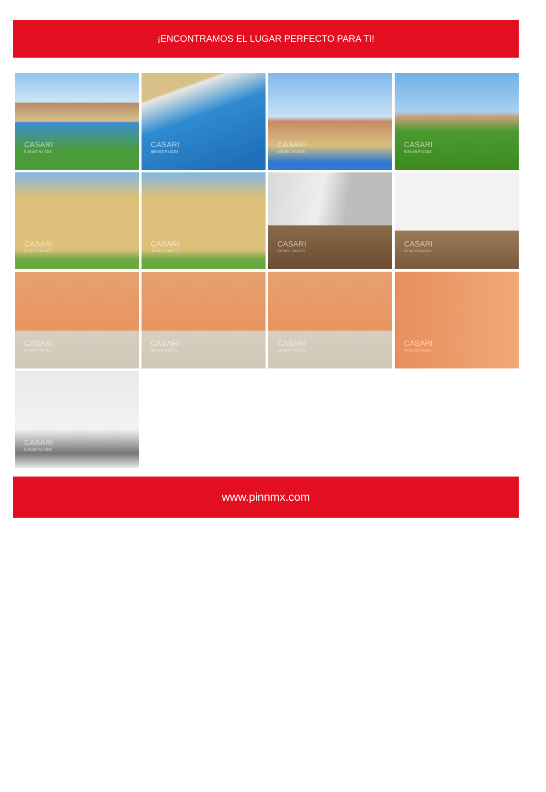¡ENCONTRAMOS EL LUGAR PERFECTO PARA TI!
CASARI
BIENES RAICES
CASARI
BIENES RAICES
CASARI
BIENES RAICES
CASARI
BIENES RAICES
CASARI
BIENES RAICES
CASARI
BIENES RAICES
CASARI
BIENES RAICES
CASARI
BIENES RAICES
CASARI
BIENES RAICES
CASARI
BIENES RAICES
CASARI
BIENES RAICES
CASARI
BIENES RAICES
CASARI
BIENES RAICES
www.pinnmx.com